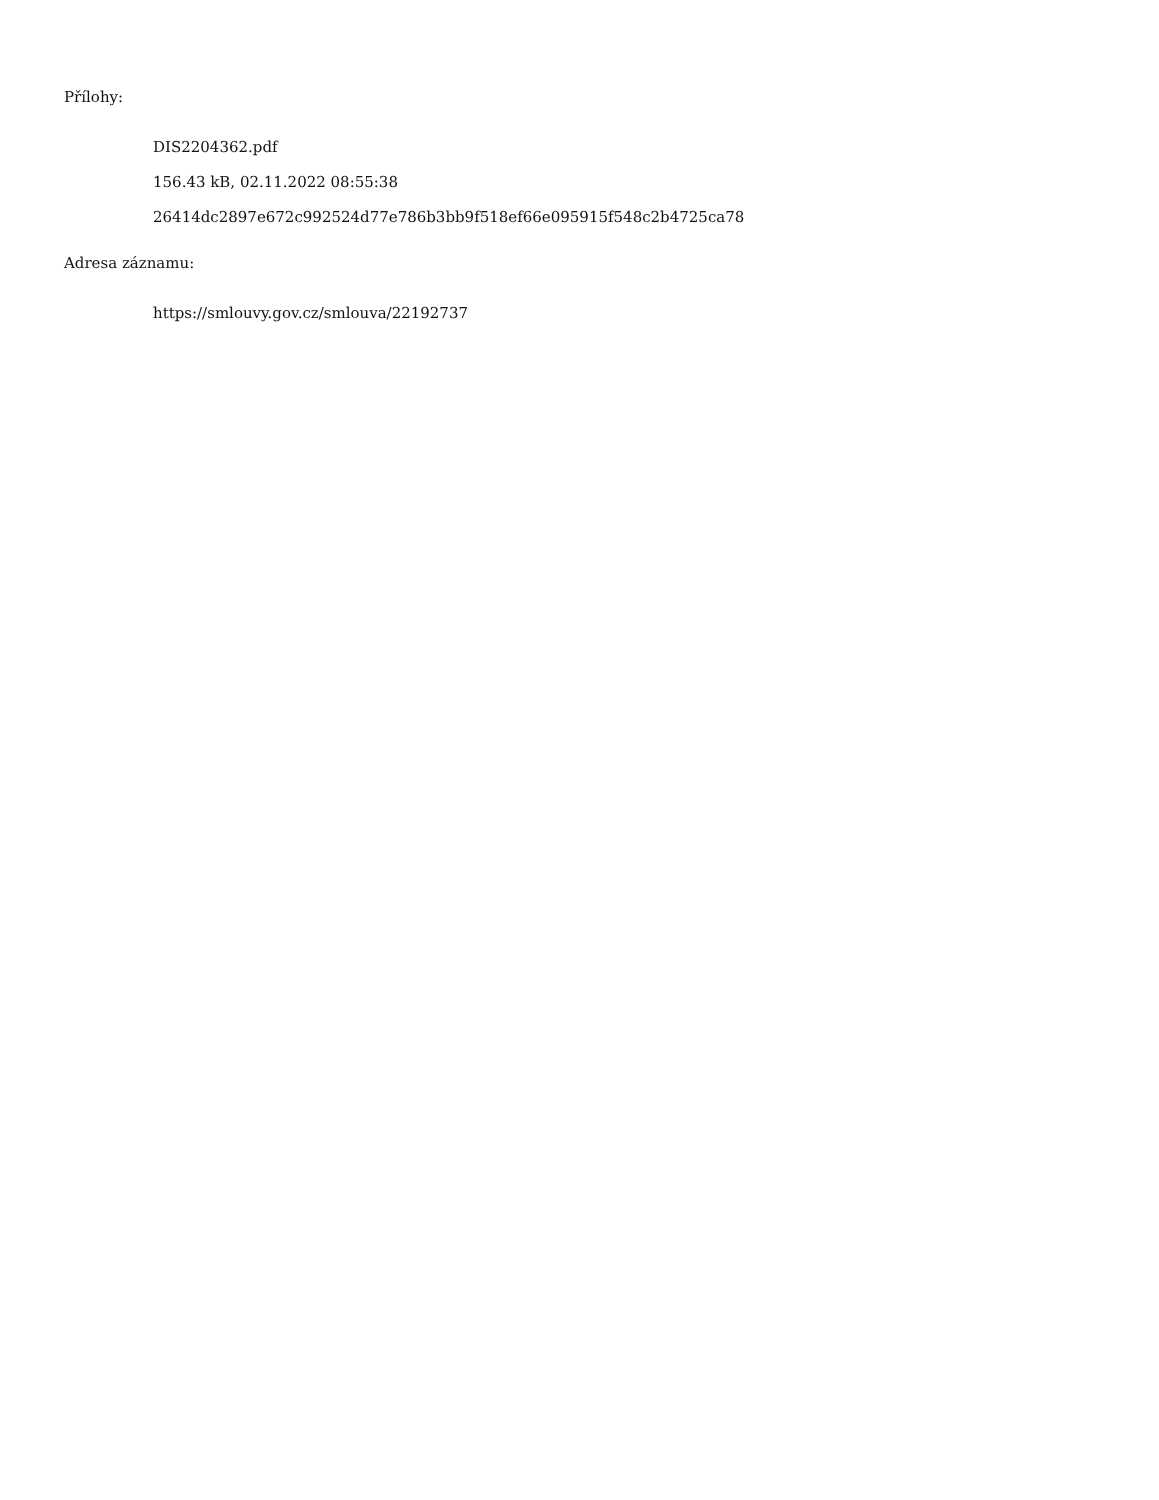Přílohy:
DIS2204362.pdf
156.43 kB, 02.11.2022 08:55:38
26414dc2897e672c992524d77e786b3bb9f518ef66e095915f548c2b4725ca78
Adresa záznamu:
https://smlouvy.gov.cz/smlouva/22192737